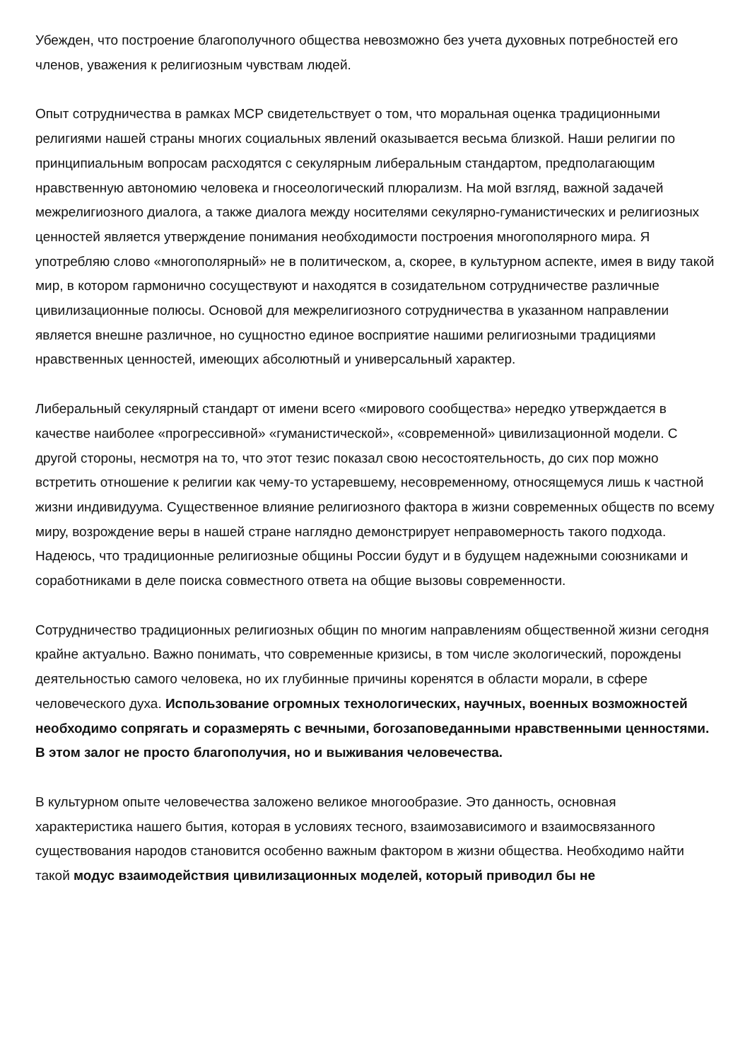Убежден, что построение благополучного общества невозможно без учета духовных потребностей его членов, уважения к религиозным чувствам людей.
Опыт сотрудничества в рамках МСР свидетельствует о том, что моральная оценка традиционными религиями нашей страны многих социальных явлений оказывается весьма близкой. Наши религии по принципиальным вопросам расходятся с секулярным либеральным стандартом, предполагающим нравственную автономию человека и гносеологический плюрализм. На мой взгляд, важной задачей межрелигиозного диалога, а также диалога между носителями секулярно-гуманистических и религиозных ценностей является утверждение понимания необходимости построения многополярного мира. Я употребляю слово «многополярный» не в политическом, а, скорее, в культурном аспекте, имея в виду такой мир, в котором гармонично сосуществуют и находятся в созидательном сотрудничестве различные цивилизационные полюсы. Основой для межрелигиозного сотрудничества в указанном направлении является внешне различное, но сущностно единое восприятие нашими религиозными традициями нравственных ценностей, имеющих абсолютный и универсальный характер.
Либеральный секулярный стандарт от имени всего «мирового сообщества» нередко утверждается в качестве наиболее «прогрессивной» «гуманистической», «современной» цивилизационной модели. С другой стороны, несмотря на то, что этот тезис показал свою несостоятельность, до сих пор можно встретить отношение к религии как чему-то устаревшему, несовременному, относящемуся лишь к частной жизни индивидуума. Существенное влияние религиозного фактора в жизни современных обществ по всему миру, возрождение веры в нашей стране наглядно демонстрирует неправомерность такого подхода. Надеюсь, что традиционные религиозные общины России будут и в будущем надежными союзниками и соработниками в деле поиска совместного ответа на общие вызовы современности.
Сотрудничество традиционных религиозных общин по многим направлениям общественной жизни сегодня крайне актуально. Важно понимать, что современные кризисы, в том числе экологический, порождены деятельностью самого человека, но их глубинные причины коренятся в области морали, в сфере человеческого духа. Использование огромных технологических, научных, военных возможностей необходимо сопрягать и соразмерять с вечными, богозаповеданными нравственными ценностями. В этом залог не просто благополучия, но и выживания человечества.
В культурном опыте человечества заложено великое многообразие. Это данность, основная характеристика нашего бытия, которая в условиях тесного, взаимозависимого и взаимосвязанного существования народов становится особенно важным фактором в жизни общества. Необходимо найти такой модус взаимодействия цивилизационных моделей, который приводил бы не